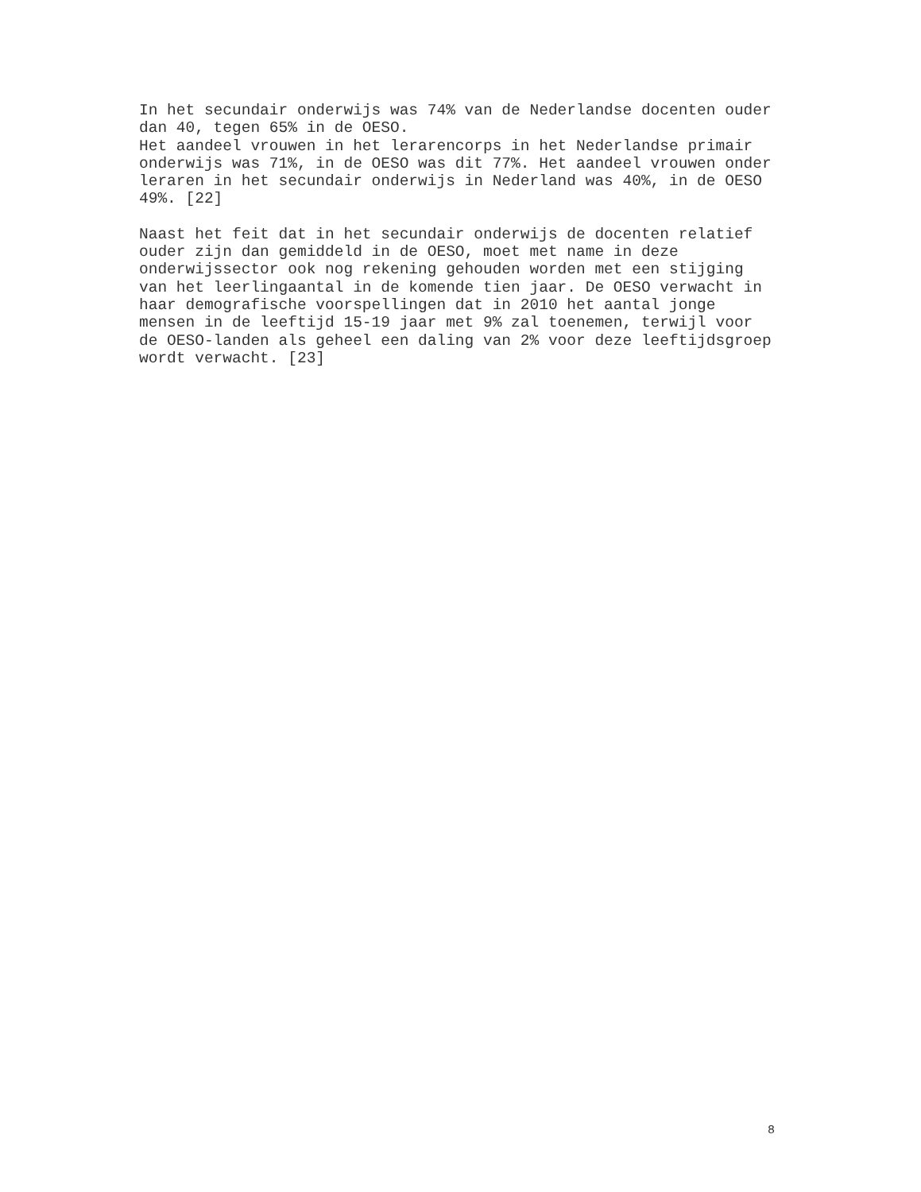In het secundair onderwijs was 74% van de Nederlandse docenten ouder dan 40, tegen 65% in de OESO. Het aandeel vrouwen in het lerarencorps in het Nederlandse primair onderwijs was 71%, in de OESO was dit 77%. Het aandeel vrouwen onder leraren in het secundair onderwijs in Nederland was 40%, in de OESO 49%. [22]
Naast het feit dat in het secundair onderwijs de docenten relatief ouder zijn dan gemiddeld in de OESO, moet met name in deze onderwijssector ook nog rekening gehouden worden met een stijging van het leerlingaantal in de komende tien jaar. De OESO verwacht in haar demografische voorspellingen dat in 2010 het aantal jonge mensen in de leeftijd 15-19 jaar met 9% zal toenemen, terwijl voor de OESO-landen als geheel een daling van 2% voor deze leeftijdsgroep wordt verwacht. [23]
8